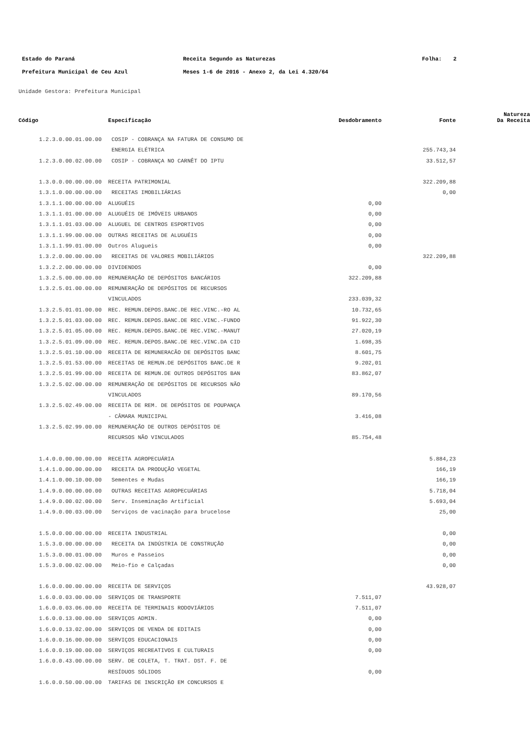| Estado do Paraná | Receita Segundo as Naturezas | Folha: | 2 |
| Prefeitura Municipal de Ceu Azul | Meses 1-6 de 2016 - Anexo 2, da Lei 4.320/64 | | |
Unidade Gestora: Prefeitura Municipal
| Código | Especificação | Desdobramento | Fonte | Natureza Da Receita |
| --- | --- | --- | --- | --- |
| 1.2.3.0.00.01.00.00 | COSIP - COBRANÇA NA FATURA DE CONSUMO DE | | | |
| | ENERGIA ELÉTRICA | | 255.743,34 | |
| 1.2.3.0.00.02.00.00 | COSIP - COBRANÇA NO CARNÊT DO IPTU | | 33.512,57 | |
| 1.3.0.0.00.00.00.00 | RECEITA PATRIMONIAL | | 322.209,88 | |
| 1.3.1.0.00.00.00.00 | RECEITAS IMOBILIÁRIAS | | 0,00 | |
| 1.3.1.1.00.00.00.00 | ALUGUÉIS | 0,00 | | |
| 1.3.1.1.01.00.00.00 | ALUGUÉIS DE IMÓVEIS URBANOS | 0,00 | | |
| 1.3.1.1.01.03.00.00 | ALUGUEL DE CENTROS ESPORTIVOS | 0,00 | | |
| 1.3.1.1.99.00.00.00 | OUTRAS RECEITAS DE ALUGUÉIS | 0,00 | | |
| 1.3.1.1.99.01.00.00 | Outros Alugueis | 0,00 | | |
| 1.3.2.0.00.00.00.00 | RECEITAS DE VALORES MOBILIÁRIOS | | 322.209,88 | |
| 1.3.2.2.00.00.00.00 | DIVIDENDOS | 0,00 | | |
| 1.3.2.5.00.00.00.00 | REMUNERAÇÃO DE DEPÓSITOS BANCÁRIOS | 322.209,88 | | |
| 1.3.2.5.01.00.00.00 | REMUNERAÇÃO DE DEPÓSITOS DE RECURSOS | | | |
| | VINCULADOS | 233.039,32 | | |
| 1.3.2.5.01.01.00.00 | REC. REMUN.DEPOS.BANC.DE REC.VINC.-RO AL | 10.732,65 | | |
| 1.3.2.5.01.03.00.00 | REC. REMUN.DEPOS.BANC.DE REC.VINC.-FUNDO | 91.922,30 | | |
| 1.3.2.5.01.05.00.00 | REC. REMUN.DEPOS.BANC.DE REC.VINC.-MANUT | 27.020,19 | | |
| 1.3.2.5.01.09.00.00 | REC. REMUN.DEPOS.BANC.DE REC.VINC.DA CID | 1.698,35 | | |
| 1.3.2.5.01.10.00.00 | RECEITA DE REMUNERACÃO DE DEPÓSITOS BANC | 8.601,75 | | |
| 1.3.2.5.01.53.00.00 | RECEITAS DE REMUN.DE DEPÓSITOS BANC.DE R | 9.202,01 | | |
| 1.3.2.5.01.99.00.00 | RECEITA DE REMUN.DE OUTROS DEPÓSITOS BAN | 83.862,07 | | |
| 1.3.2.5.02.00.00.00 | REMUNERAÇÃO DE DEPÓSITOS DE RECURSOS NÃO | | | |
| | VINCULADOS | 89.170,56 | | |
| 1.3.2.5.02.49.00.00 | RECEITA DE REM. DE DEPÓSITOS DE POUPANÇA | | | |
| | - CÂMARA MUNICIPAL | 3.416,08 | | |
| 1.3.2.5.02.99.00.00 | REMUNERAÇÃO DE OUTROS DEPÓSITOS DE | | | |
| | RECURSOS NÃO VINCULADOS | 85.754,48 | | |
| 1.4.0.0.00.00.00.00 | RECEITA AGROPECUÁRIA | | 5.884,23 | |
| 1.4.1.0.00.00.00.00 | RECEITA DA PRODUÇÃO VEGETAL | | 166,19 | |
| 1.4.1.0.00.10.00.00 | Sementes e Mudas | | 166,19 | |
| 1.4.9.0.00.00.00.00 | OUTRAS RECEITAS AGROPECUÁRIAS | | 5.718,04 | |
| 1.4.9.0.00.02.00.00 | Serv. Inseminação Artificial | | 5.693,04 | |
| 1.4.9.0.00.03.00.00 | Serviços de vacinação para brucelose | | 25,00 | |
| 1.5.0.0.00.00.00.00 | RECEITA INDUSTRIAL | | 0,00 | |
| 1.5.3.0.00.00.00.00 | RECEITA DA INDÚSTRIA DE CONSTRUÇÃO | | 0,00 | |
| 1.5.3.0.00.01.00.00 | Muros e Passeios | | 0,00 | |
| 1.5.3.0.00.02.00.00 | Meio-fio e Calçadas | | 0,00 | |
| 1.6.0.0.00.00.00.00 | RECEITA DE SERVIÇOS | | 43.928,07 | |
| 1.6.0.0.03.00.00.00 | SERVIÇOS DE TRANSPORTE | 7.511,07 | | |
| 1.6.0.0.03.06.00.00 | RECEITA DE TERMINAIS RODOVIÁRIOS | 7.511,07 | | |
| 1.6.0.0.13.00.00.00 | SERVIÇOS ADMIN. | 0,00 | | |
| 1.6.0.0.13.02.00.00 | SERVIÇOS DE VENDA DE EDITAIS | 0,00 | | |
| 1.6.0.0.16.00.00.00 | SERVIÇOS EDUCACIONAIS | 0,00 | | |
| 1.6.0.0.19.00.00.00 | SERVIÇOS RECREATIVOS E CULTURAIS | 0,00 | | |
| 1.6.0.0.43.00.00.00 | SERV. DE COLETA, T. TRAT. DST. F. DE | | | |
| | RESÍDUOS SÓLIDOS | 0,00 | | |
| 1.6.0.0.50.00.00.00 | TARIFAS DE INSCRIÇÃO EM CONCURSOS E | | | |